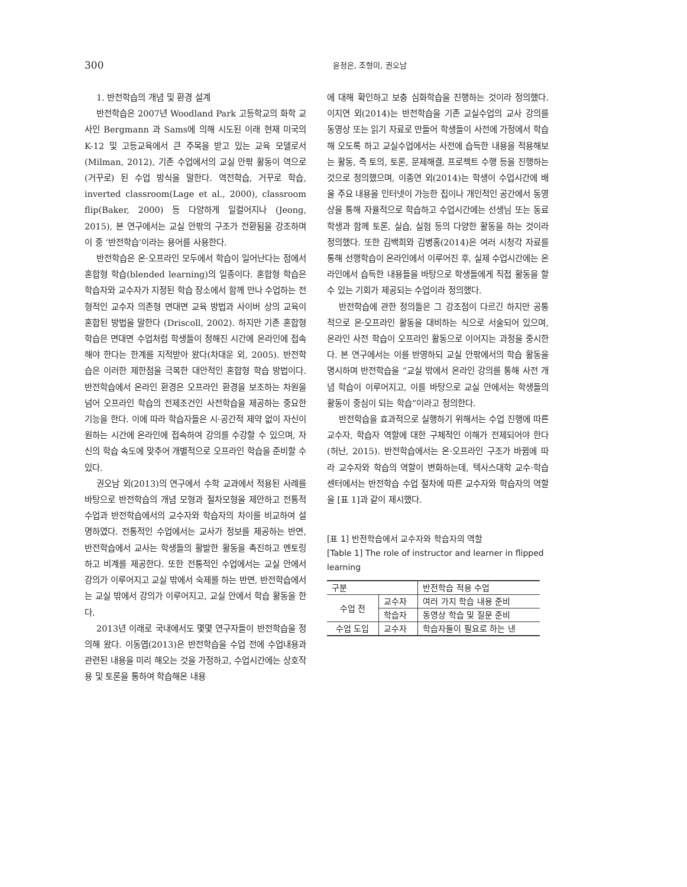300 윤정은, 조형미, 권오남
1. 반전학습의 개념 및 환경 설계
반전학습은 2007년 Woodland Park 고등학교의 화학 교사인 Bergmann 과 Sams에 의해 시도된 이래 현재 미국의 K-12 및 고등교육에서 큰 주목을 받고 있는 교육 모델로서(Milman, 2012), 기존 수업에서의 교실 안팎 활동이 역으로(거꾸로) 된 수업 방식을 말한다. 역전학습, 거꾸로 학습, inverted classroom(Lage et al., 2000), classroom flip(Baker, 2000) 등 다양하게 일컬어지나 (Jeong, 2015), 본 연구에서는 교실 안팎의 구조가 전환됨을 강조하며 이 중 ‘반전학습’이라는 용어를 사용한다.
반전학습은 온·오프라인 모두에서 학습이 일어난다는 점에서 혼합형 학습(blended learning)의 일종이다. 혼합형 학습은 학습자와 교수자가 지정된 학습 장소에서 함께 만나 수업하는 전형적인 교수자 의존형 면대면 교육 방법과 사이버 상의 교육이 혼합된 방법을 말한다 (Driscoll, 2002). 하지만 기존 혼합형 학습은 면대면 수업처럼 학생들이 정해진 시간에 온라인에 접속해야 한다는 한계를 지적받아 왔다(차대운 외, 2005). 반전학습은 이러한 제한점을 극복한 대안적인 혼합형 학습 방법이다. 반전학습에서 온라인 환경은 오프라인 환경을 보조하는 차원을 넘어 오프라인 학습의 전제조건인 사전학습을 제공하는 중요한 기능을 한다. 이에 따라 학습자들은 시·공간적 제약 없이 자신이 원하는 시간에 온라인에 접속하여 강의를 수강할 수 있으며, 자신의 학습 속도에 맞추어 개별적으로 오프라인 학습을 준비할 수 있다.
권오남 외(2013)의 연구에서 수학 교과에서 적용된 사례를 바탕으로 반전학습의 개념 모형과 절차모형을 제안하고 전통적 수업과 반전학습에서의 교수자와 학습자의 차이를 비교하여 설명하였다. 전통적인 수업에서는 교사가 정보를 제공하는 반면, 반전학습에서 교사는 학생들의 활발한 활동을 촉진하고 멘토링하고 비계를 제공한다. 또한 전통적인 수업에서는 교실 안에서 강의가 이루어지고 교실 밖에서 숙제를 하는 반면, 반전학습에서는 교실 밖에서 강의가 이루어지고, 교실 안에서 학습 활동을 한다.
2013년 이래로 국내에서도 몇몇 연구자들이 반전학습을 정의해 왔다. 이동엽(2013)은 반전학습을 수업 전에 수업내용과 관련된 내용을 미리 해오는 것을 가정하고, 수업시간에는 상호작용 및 토론을 통하여 학습해온 내용
에 대해 확인하고 보충 심화학습을 진행하는 것이라 정의했다. 이지연 외(2014)는 반전학습을 기존 교실수업의 교사 강의를 동영상 또는 읽기 자료로 만들어 학생들이 사전에 가정에서 학습해 오도록 하고 교실수업에서는 사전에 습득한 내용을 적용해보는 활동, 즉 토의, 토론, 문제해결, 프로젝트 수행 등을 진행하는 것으로 정의했으며, 이종연 외(2014)는 학생이 수업시간에 배울 주요 내용을 인터넷이 가능한 집이나 개인적인 공간에서 동영상을 통해 자율적으로 학습하고 수업시간에는 선생님 또는 동료학생과 함께 토론, 실습, 실험 등의 다양한 활동을 하는 것이라 정의했다. 또한 김백희와 김병홍(2014)은 여러 시청각 자료를 통해 선행학습이 온라인에서 이루어진 후, 실제 수업시간에는 온라인에서 습득한 내용들을 바탕으로 학생들에게 직접 활동을 할 수 있는 기회가 제공되는 수업이라 정의했다.
반전학습에 관한 정의들은 그 강조점이 다르긴 하지만 공통적으로 온·오프라인 활동을 대비하는 식으로 서술되어 있으며, 온라인 사전 학습이 오프라인 활동으로 이어지는 과정을 중시한다. 본 연구에서는 이를 반영하되 교실 안팎에서의 학습 활동을 명시하며 반전학습을 “교실 밖에서 온라인 강의를 통해 사전 개념 학습이 이루어지고, 이를 바탕으로 교실 안에서는 학생들의 활동이 중심이 되는 학습”이라고 정의한다.
반전학습을 효과적으로 실행하기 위해서는 수업 진행에 따른 교수자, 학습자 역할에 대한 구체적인 이해가 전제되어야 한다(허난, 2015). 반전학습에서는 온·오프라인 구조가 바뀜에 따라 교수자와 학습의 역할이 변화하는데, 텍사스대학 교수·학습 센터에서는 반전학습 수업 절차에 따른 교수자와 학습자의 역할을 [표 1]과 같이 제시했다.
[표 1] 반전학습에서 교수자와 학습자의 역할
[Table 1] The role of instructor and learner in flipped learning
| 구분 | | 반전학습 적용 수업 |
| 수업 전 | 교수자 | 여러 가지 학습 내용 준비 |
| | 학습자 | 동영상 학습 및 질문 준비 |
| 수업 도입 | 교수자 | 학습자들이 필요로 하는 낸 |